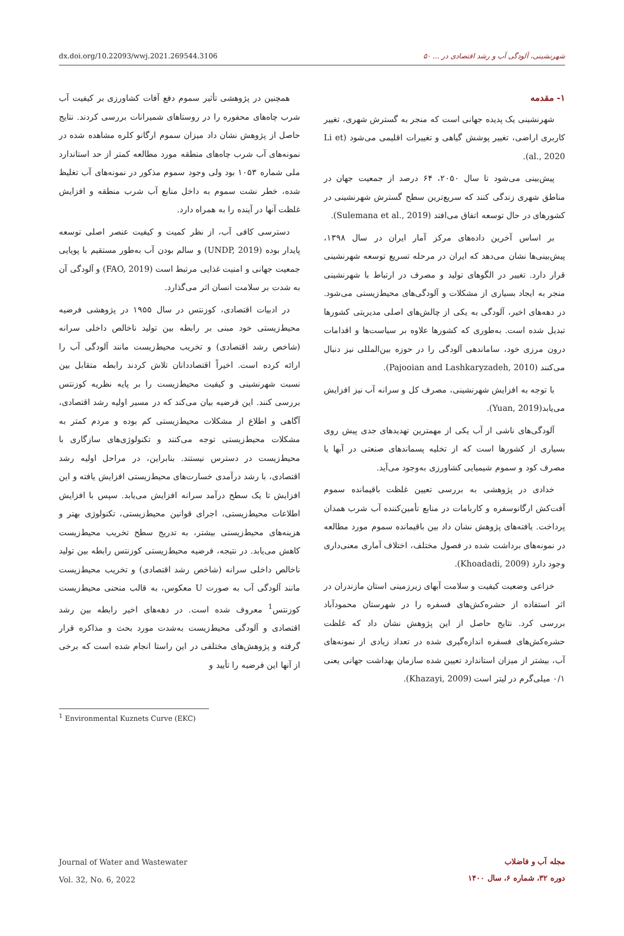dx.doi.org/10.22093/wwj.2021.269544.3106 شهرنشینی، آلودگی آب و رشد اقتصادی در ... ۵۰
۱- مقدمه
شهرنشینی یک پدیده جهانی است که منجر به گسترش شهری، تغییر کاربری اراضی، تغییر پوشش گیاهی و تغییرات اقلیمی می‌شود (Li et al., 2020).
پیش‌بینی می‌شود تا سال ۲۰۵۰، ۶۴ درصد از جمعیت جهان در مناطق شهری زندگی کنند که سریع‌ترین سطح گسترش شهرنشینی در کشورهای در حال توسعه اتفاق می‌افتد (Sulemana et al., 2019).
بر اساس آخرین داده‌های مرکز آمار ایران در سال ۱۳۹۸، پیش‌بینی‌ها نشان می‌دهد که ایران در مرحله تسریع توسعه شهرنشینی قرار دارد. تغییر در الگوهای تولید و مصرف در ارتباط با شهرنشینی منجر به ایجاد بسیاری از مشکلات و آلودگی‌های محیط‌زیستی می‌شود. در دهه‌های اخیر، آلودگی به یکی از چالش‌های اصلی مدیریتی کشورها تبدیل شده است. به‌طوری که کشورها علاوه بر سیاست‌ها و اقدامات درون مرزی خود، ساماندهی آلودگی را در حوزه بین‌المللی نیز دنبال می‌کنند (Pajooian and Lashkaryzadeh, 2010).
با توجه به افزایش شهرنشینی، مصرف کل و سرانه آب نیز افزایش می‌یابد(Yuan, 2019).
آلودگی‌های ناشی از آب یکی از مهمترین تهدیدهای جدی پیش روی بسیاری از کشورها است که از تخلیه پسماندهای صنعتی در آبها یا مصرف کود و سموم شیمیایی کشاورزی به‌وجود می‌آید.
خدادی در پژوهشی به بررسی تعیین غلظت باقیمانده سموم آفت‌کش ارگانوسفره و کاربامات در منابع تأمین‌کننده آب شرب همدان پرداخت. یافته‌های پژوهش نشان داد بین باقیمانده سموم مورد مطالعه در نمونه‌های برداشت شده در فصول مختلف، اختلاف آماری معنی‌داری وجود دارد (Khoadadi, 2009).
خزاعی وضعیت کیفیت و سلامت آبهای زیرزمینی استان مازندران در اثر استفاده از حشره‌کش‌های فسفره را در شهرستان محمودآباد بررسی کرد. نتایج حاصل از این پژوهش نشان داد که غلظت حشره‌کش‌های فسفره اندازه‌گیری شده در تعداد زیادی از نمونه‌های آب، بیشتر از میزان استاندارد تعیین شده سازمان بهداشت جهانی یعنی ۰/۱ میلی‌گرم در لیتر است (Khazayi, 2009).
همچنین در پژوهشی تأثیر سموم دفع آفات کشاورزی بر کیفیت آب شرب چاه‌های محفوره را در روستاهای شمیرانات بررسی کردند. نتایج حاصل از پژوهش نشان داد میزان سموم ارگانو کلره مشاهده شده در نمونه‌های آب شرب چاه‌های منطقه مورد مطالعه کمتر از حد استاندارد ملی شماره ۱۰۵۳ بود ولی وجود سموم مذکور در نمونه‌های آب تغلیظ شده، خطر نشت سموم به داخل منابع آب شرب منطقه و افزایش غلظت آنها در آینده را به همراه دارد.
دسترسی کافی آب، از نظر کمیت و کیفیت عنصر اصلی توسعه پایدار بوده (UNDP, 2019) و سالم بودن آب به‌طور مستقیم با پویایی جمعیت جهانی و امنیت غذایی مرتبط است (FAO, 2019) و آلودگی آن به شدت بر سلامت انسان اثر می‌گذارد.
در ادبیات اقتصادی، کوزنتس در سال ۱۹۵۵ در پژوهشی فرضیه محیط‌زیستی خود مبنی بر رابطه بین تولید ناخالص داخلی سرانه (شاخص رشد اقتصادی) و تخریب محیط‌زیست مانند آلودگی آب را ارائه کرده است. اخیراً اقتصاددانان تلاش کردند رابطه متقابل بین نسبت شهرنشینی و کیفیت محیط‌زیست را بر پایه نظریه کوزنتس بررسی کنند. این فرضیه بیان می‌کند که در مسیر اولیه رشد اقتصادی، آگاهی و اطلاع از مشکلات محیط‌زیستی کم بوده و مردم کمتر به مشکلات محیط‌زیستی توجه می‌کنند و تکنولوژی‌های سازگاری با محیط‌زیست در دسترس نیستند. بنابراین، در مراحل اولیه رشد اقتصادی، با رشد درآمدی خسارت‌های محیط‌زیستی افزایش یافته و این افزایش تا یک سطح درآمد سرانه افزایش می‌یابد. سپس با افزایش اطلاعات محیط‌زیستی، اجرای قوانین محیط‌زیستی، تکنولوژی بهتر و هزینه‌های محیط‌زیستی بیشتر، به تدریج سطح تخریب محیط‌زیست کاهش می‌یابد. در نتیجه، فرضیه محیط‌زیستی کوزنتس رابطه بین تولید ناخالص داخلی سرانه (شاخص رشد اقتصادی) و تخریب محیط‌زیست مانند آلودگی آب به صورت U معکوس، به قالب منحنی محیط‌زیست کوزنتس<sup>1</sup> معروف شده است. در دهه‌های اخیر رابطه بین رشد اقتصادی و آلودگی محیط‌زیست به‌شدت مورد بحث و مذاکره قرار گرفته و پژوهش‌های مختلفی در این راستا انجام شده است که برخی از آنها این فرضیه را تأیید و
<sup>1</sup> Environmental Kuznets Curve (EKC)
Journal of Water and Wastewater
Vol. 32, No. 6, 2022
مجله آب و فاضلاب
دوره ۳۲، شماره ۶، سال ۱۴۰۰